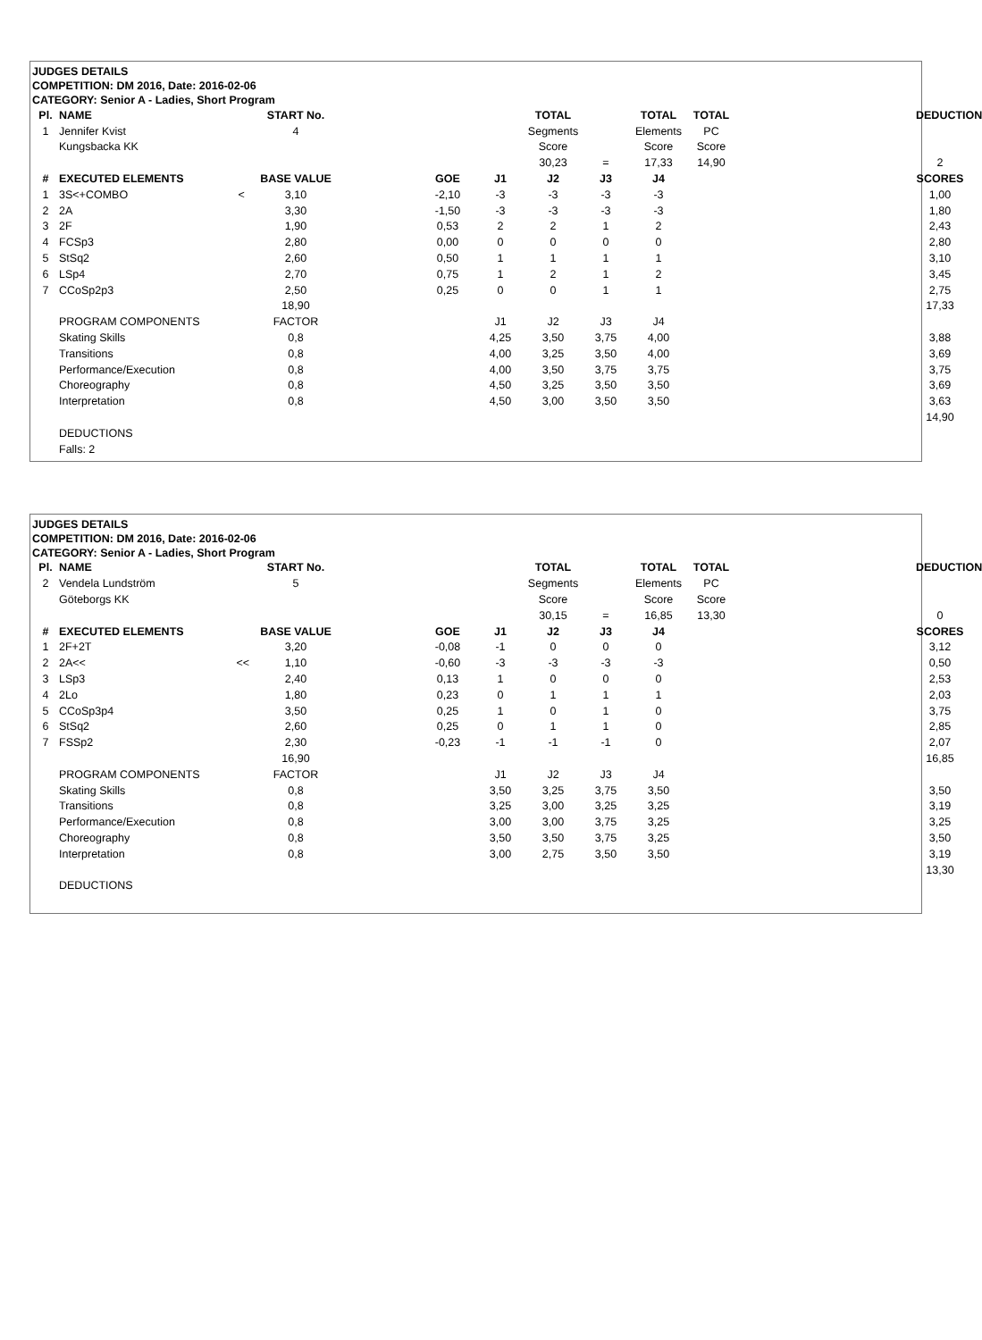JUDGES DETAILS
COMPETITION: DM 2016, Date: 2016-02-06
CATEGORY: Senior A - Ladies, Short Program
| Pl. | NAME | START No. | | | | TOTAL | | TOTAL | TOTAL | | DEDUCTION |
| --- | --- | --- | --- | --- | --- | --- | --- | --- | --- | --- | --- |
| 1 | Jennifer Kvist | 4 | | | | Segments | | Elements | PC | | |
| | Kungsbacka KK | | | | | Score | | Score | Score | | |
| | | | | | | 30,23 | = | 17,33 | 14,90 | | 2 |
| # | EXECUTED ELEMENTS | BASE VALUE | | GOE | J1 | J2 | J3 | J4 | | | SCORES |
| 1 | 3S<+COMBO < | 3,10 | | -2,10 | -3 | -3 | -3 | -3 | | | 1,00 |
| 2 | 2A | 3,30 | | -1,50 | -3 | -3 | -3 | -3 | | | 1,80 |
| 3 | 2F | 1,90 | | 0,53 | 2 | 2 | 1 | 2 | | | 2,43 |
| 4 | FCSp3 | 2,80 | | 0,00 | 0 | 0 | 0 | 0 | | | 2,80 |
| 5 | StSq2 | 2,60 | | 0,50 | 1 | 1 | 1 | 1 | | | 3,10 |
| 6 | LSp4 | 2,70 | | 0,75 | 1 | 2 | 1 | 2 | | | 3,45 |
| 7 | CCoSp2p3 | 2,50 | | 0,25 | 0 | 0 | 1 | 1 | | | 2,75 |
| | | 18,90 | | | | | | | | | 17,33 |
| | PROGRAM COMPONENTS | FACTOR | | | J1 | J2 | J3 | J4 | | | |
| | Skating Skills | 0,8 | | | 4,25 | 3,50 | 3,75 | 4,00 | | | 3,88 |
| | Transitions | 0,8 | | | 4,00 | 3,25 | 3,50 | 4,00 | | | 3,69 |
| | Performance/Execution | 0,8 | | | 4,00 | 3,50 | 3,75 | 3,75 | | | 3,75 |
| | Choreography | 0,8 | | | 4,50 | 3,25 | 3,50 | 3,50 | | | 3,69 |
| | Interpretation | 0,8 | | | 4,50 | 3,00 | 3,50 | 3,50 | | | 3,63 |
| | | | | | | | | | | | 14,90 |
| | DEDUCTIONS | | | | | | | | | | |
| | Falls: 2 | | | | | | | | | | |
JUDGES DETAILS
COMPETITION: DM 2016, Date: 2016-02-06
CATEGORY: Senior A - Ladies, Short Program
| Pl. | NAME | START No. | | | | TOTAL | | TOTAL | TOTAL | | DEDUCTION |
| --- | --- | --- | --- | --- | --- | --- | --- | --- | --- | --- | --- |
| 2 | Vendela Lundström | 5 | | | | Segments | | Elements | PC | | |
| | Göteborgs KK | | | | | Score | | Score | Score | | |
| | | | | | | 30,15 | = | 16,85 | 13,30 | | 0 |
| # | EXECUTED ELEMENTS | BASE VALUE | | GOE | J1 | J2 | J3 | J4 | | | SCORES |
| 1 | 2F+2T | 3,20 | | -0,08 | -1 | 0 | 0 | 0 | | | 3,12 |
| 2 | 2A<< << | 1,10 | | -0,60 | -3 | -3 | -3 | -3 | | | 0,50 |
| 3 | LSp3 | 2,40 | | 0,13 | 1 | 0 | 0 | 0 | | | 2,53 |
| 4 | 2Lo | 1,80 | | 0,23 | 0 | 1 | 1 | 1 | | | 2,03 |
| 5 | CCoSp3p4 | 3,50 | | 0,25 | 1 | 0 | 1 | 0 | | | 3,75 |
| 6 | StSq2 | 2,60 | | 0,25 | 0 | 1 | 1 | 0 | | | 2,85 |
| 7 | FSSp2 | 2,30 | | -0,23 | -1 | -1 | -1 | 0 | | | 2,07 |
| | | 16,90 | | | | | | | | | 16,85 |
| | PROGRAM COMPONENTS | FACTOR | | | J1 | J2 | J3 | J4 | | | |
| | Skating Skills | 0,8 | | | 3,50 | 3,25 | 3,75 | 3,50 | | | 3,50 |
| | Transitions | 0,8 | | | 3,25 | 3,00 | 3,25 | 3,25 | | | 3,19 |
| | Performance/Execution | 0,8 | | | 3,00 | 3,00 | 3,75 | 3,25 | | | 3,25 |
| | Choreography | 0,8 | | | 3,50 | 3,50 | 3,75 | 3,25 | | | 3,50 |
| | Interpretation | 0,8 | | | 3,00 | 2,75 | 3,50 | 3,50 | | | 3,19 |
| | | | | | | | | | | | 13,30 |
| | DEDUCTIONS | | | | | | | | | | |